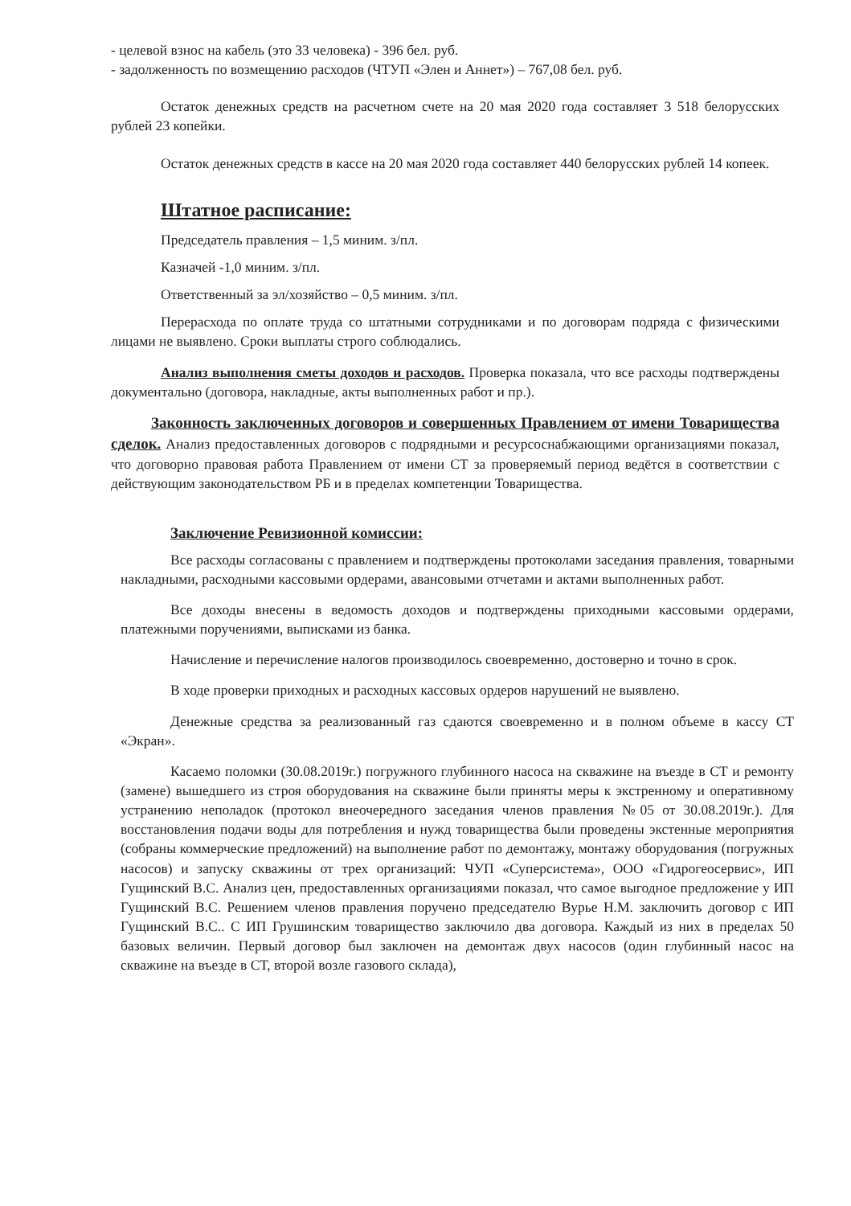- целевой взнос на кабель (это 33 человека) - 396 бел. руб.
- задолженность по возмещению расходов (ЧТУП «Элен и Аннет») – 767,08 бел. руб.
Остаток денежных средств на расчетном счете на 20 мая 2020 года составляет 3 518 белорусских рублей 23 копейки.
Остаток денежных средств в кассе на 20 мая 2020 года составляет 440 белорусских рублей 14 копеек.
Штатное расписание:
Председатель правления – 1,5 миним. з/пл.
Казначей -1,0 миним. з/пл.
Ответственный за эл/хозяйство – 0,5 миним. з/пл.
Перерасхода по оплате труда со штатными сотрудниками и по договорам подряда с физическими лицами не выявлено. Сроки выплаты строго соблюдались.
Анализ выполнения сметы доходов и расходов. Проверка показала, что все расходы подтверждены документально (договора, накладные, акты выполненных работ и пр.).
Законность заключенных договоров и совершенных Правлением от имени Товарищества сделок. Анализ предоставленных договоров с подрядными и ресурсоснабжающими организациями показал, что договорно правовая работа Правлением от имени СТ за проверяемый период ведётся в соответствии с действующим законодательством РБ и в пределах компетенции Товарищества.
Заключение Ревизионной комиссии:
Все расходы согласованы с правлением и подтверждены протоколами заседания правления, товарными накладными, расходными кассовыми ордерами, авансовыми отчетами и актами выполненных работ.
Все доходы внесены в ведомость доходов и подтверждены приходными кассовыми ордерами, платежными поручениями, выписками из банка.
Начисление и перечисление налогов производилось своевременно, достоверно и точно в срок.
В ходе проверки приходных и расходных кассовых ордеров нарушений не выявлено.
Денежные средства за реализованный газ сдаются своевременно и в полном объеме в кассу СТ «Экран».
Касаемо поломки (30.08.2019г.) погружного глубинного насоса на скважине на въезде в СТ и ремонту (замене) вышедшего из строя оборудования на скважине были приняты меры к экстренному и оперативному устранению неполадок (протокол внеочередного заседания членов правления №05 от 30.08.2019г.). Для восстановления подачи воды для потребления и нужд товарищества были проведены экстенные мероприятия (собраны коммерческие предложений) на выполнение работ по демонтажу, монтажу оборудования (погружных насосов) и запуску скважины от трех организаций: ЧУП «Суперсистема», ООО «Гидрогеосервис», ИП Гущинский В.С. Анализ цен, предоставленных организациями показал, что самое выгодное предложение у ИП Гущинский В.С. Решением членов правления поручено председателю Вурье Н.М. заключить договор с ИП Гущинский В.С.. С ИП Грушинским товарищество заключило два договора. Каждый из них в пределах 50 базовых величин. Первый договор был заключен на демонтаж двух насосов (один глубинный насос на скважине на въезде в СТ, второй возле газового склада),